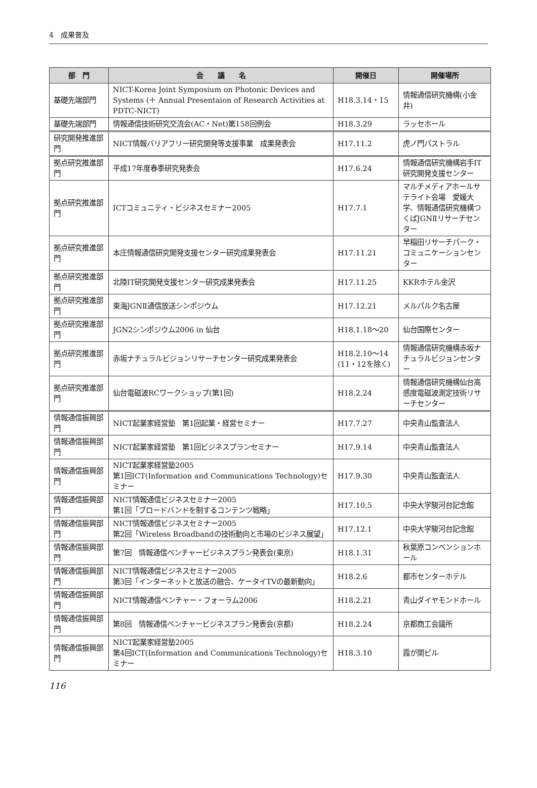4　成果普及
| 部 門 | 会 議 名 | 開催日 | 開催場所 |
| --- | --- | --- | --- |
| 基礎先端部門 | NICT-Korea Joint Symposium on Photonic Devices and Systems (＋ Annual Presentaion of Research Activities at PDTC-NICT) | H18.3.14・15 | 情報通信研究機構(小金井) |
| 基礎先端部門 | 情報通信技術研究交流会(AC・Net)第158回例会 | H18.3.29 | ラッセホール |
| 研究開発推進部門 | NICT情報バリアフリー研究開発等支援事業 成果発表会 | H17.11.2 | 虎ノ門パストラル |
| 拠点研究推進部門 | 平成17年度春季研究発表会 | H17.6.24 | 情報通信研究機構岩手IT研究開発支援センター |
| 拠点研究推進部門 | ICTコミュニティ・ビジネスセミナー2005 | H17.7.1 | マルチメディアホールサテライト会場 愛媛大学、情報通信研究機構つくばJGNⅡリサーチセンター |
| 拠点研究推進部門 | 本庄情報通信研究開発支援センター研究成果発表会 | H17.11.21 | 早稲田リサーチパーク・コミュニケーションセンター |
| 拠点研究推進部門 | 北陸IT研究開発支援センター研究成果発表会 | H17.11.25 | KKRホテル金沢 |
| 拠点研究推進部門 | 東海JGNⅡ通信放送シンポジウム | H17.12.21 | メルパルク名古屋 |
| 拠点研究推進部門 | JGN2シンポジウム2006 in 仙台 | H18.1.18～20 | 仙台国際センター |
| 拠点研究推進部門 | 赤坂ナチュラルビジョンリサーチセンター研究成果発表会 | H18.2.10～14 (11・12を除く) | 情報通信研究機構赤坂ナチュラルビジョンセンター |
| 拠点研究推進部門 | 仙台電磁波RCワークショップ(第1回) | H18.2.24 | 情報通信研究機構仙台高感度電磁波測定技術リサーチセンター |
| 情報通信振興部門 | NICT起業家経営塾 第1回起業・経営セミナー | H17.7.27 | 中央青山監査法人 |
| 情報通信振興部門 | NICT起業家経営塾 第1回ビジネスプランセミナー | H17.9.14 | 中央青山監査法人 |
| 情報通信振興部門 | NICT起業家経営塾2005 第1回ICT(Information and Communications Technology)セミナー | H17.9.30 | 中央青山監査法人 |
| 情報通信振興部門 | NICT情報通信ビジネスセミナー2005 第1回「ブロードバンドを制するコンテンツ戦略」 | H17.10.5 | 中央大学駿河台記念館 |
| 情報通信振興部門 | NICT情報通信ビジネスセミナー2005 第2回「Wireless Broadbandの技術動向と市場のビジネス展望」 | H17.12.1 | 中央大学駿河台記念館 |
| 情報通信振興部門 | 第7回 情報通信ベンチャービジネスプラン発表会(東京) | H18.1.31 | 秋葉原コンベンションホール |
| 情報通信振興部門 | NICT情報通信ビジネスセミナー2005 第3回「インターネットと放送の融合、ケータイTVの最新動向」 | H18.2.6 | 都市センターホテル |
| 情報通信振興部門 | NICT情報通信ベンチャー・フォーラム2006 | H18.2.21 | 青山ダイヤモンドホール |
| 情報通信振興部門 | 第8回 情報通信ベンチャービジネスプラン発表会(京都) | H18.2.24 | 京都商工会議所 |
| 情報通信振興部門 | NICT起業家経営塾2005 第4回ICT(Information and Communications Technology)セミナー | H18.3.10 | 霞が関ビル |
116